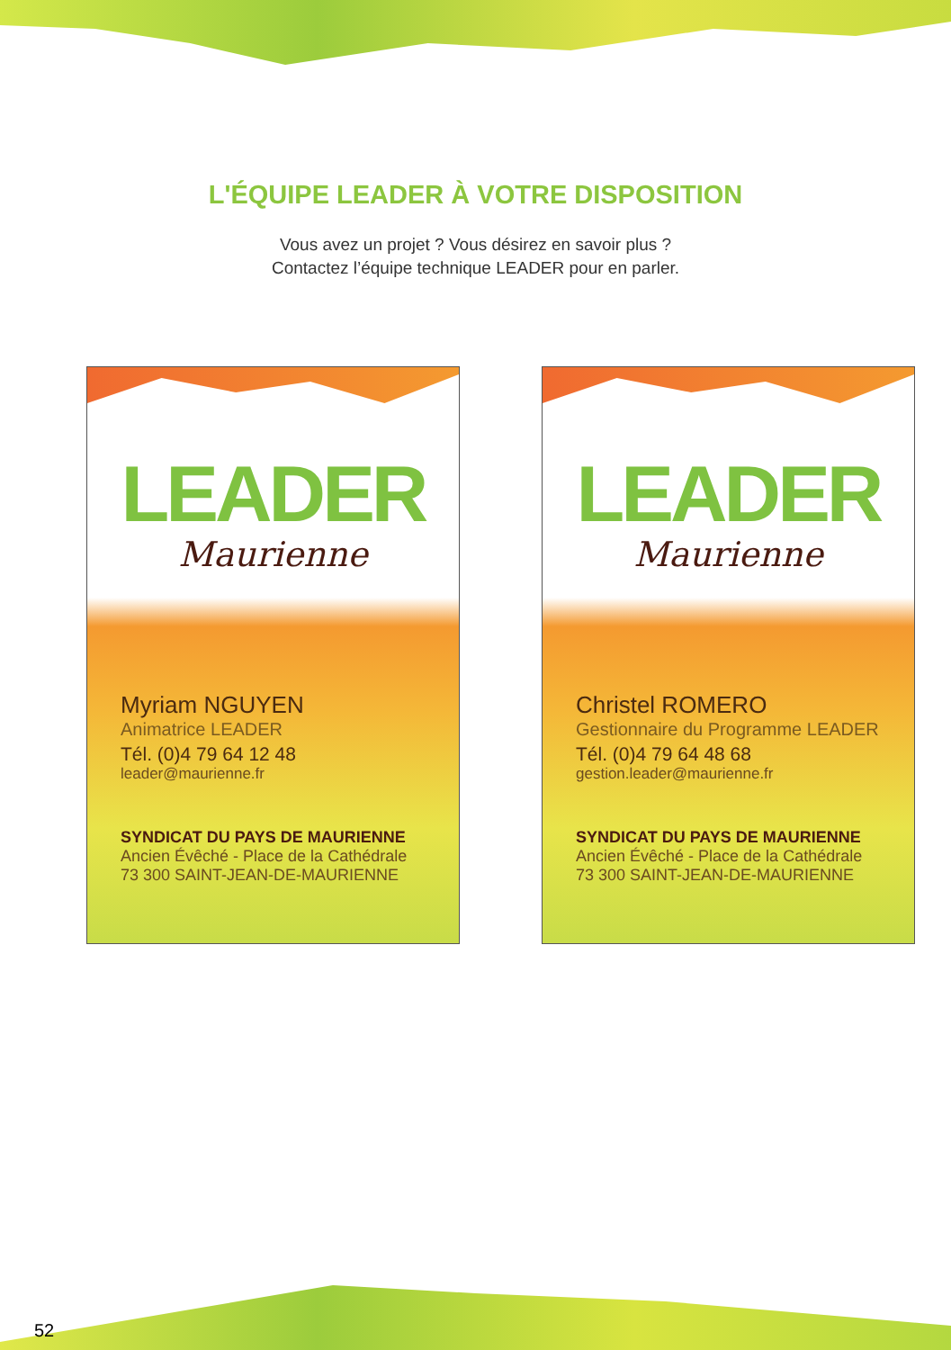L'ÉQUIPE LEADER À VOTRE DISPOSITION
Vous avez un projet ? Vous désirez en savoir plus ?
Contactez l’équipe technique LEADER pour en parler.
LEADER
Maurienne
Myriam NGUYEN
Animatrice LEADER
Tél. (0)4 79 64 12 48
leader@maurienne.fr
SYNDICAT DU PAYS DE MAURIENNE
Ancien Évêché - Place de la Cathédrale
73 300 SAINT-JEAN-DE-MAURIENNE
LEADER
Maurienne
Christel ROMERO
Gestionnaire du Programme LEADER
Tél. (0)4 79 64 48 68
gestion.leader@maurienne.fr
SYNDICAT DU PAYS DE MAURIENNE
Ancien Évêché - Place de la Cathédrale
73 300 SAINT-JEAN-DE-MAURIENNE
52